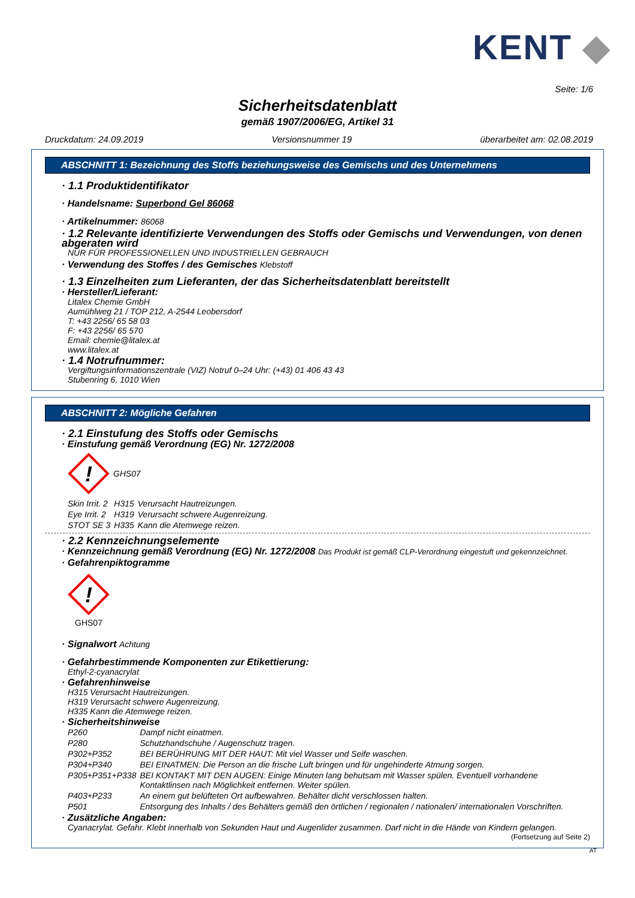KENT ◆
Seite: 1/6
Sicherheitsdatenblatt
gemäß 1907/2006/EG, Artikel 31
Druckdatum: 24.09.2019 Versionsnummer 19 überarbeitet am: 02.08.2019
ABSCHNITT 1: Bezeichnung des Stoffs beziehungsweise des Gemischs und des Unternehmens
· 1.1 Produktidentifikator
· Handelsname: Superbond Gel 86068
· Artikelnummer: 86068
· 1.2 Relevante identifizierte Verwendungen des Stoffs oder Gemischs und Verwendungen, von denen abgeraten wird
NUR FÜR PROFESSIONELLEN UND INDUSTRIELLEN GEBRAUCH
· Verwendung des Stoffes / des Gemisches Klebstoff
· 1.3 Einzelheiten zum Lieferanten, der das Sicherheitsdatenblatt bereitstellt
· Hersteller/Lieferant:
Litalex Chemie GmbH
Aumühlweg 21 / TOP 212, A-2544 Leobersdorf
T: +43 2256/ 65 58 03
F: +43 2256/ 65 570
Email: chemie@litalex.at
www.litalex.at
· 1.4 Notrufnummer:
Vergiftungsinformationszentrale (VIZ) Notruf 0–24 Uhr: (+43) 01 406 43 43
Stubenring 6, 1010 Wien
ABSCHNITT 2: Mögliche Gefahren
· 2.1 Einstufung des Stoffs oder Gemischs
· Einstufung gemäß Verordnung (EG) Nr. 1272/2008
!
GHS07
| Skin Irrit. 2 | H315 | Verursacht Hautreizungen. |
| Eye Irrit. 2 | H319 | Verursacht schwere Augenreizung. |
| STOT SE 3 | H335 | Kann die Atemwege reizen. |
· 2.2 Kennzeichnungselemente
· Kennzeichnung gemäß Verordnung (EG) Nr. 1272/2008 Das Produkt ist gemäß CLP-Verordnung eingestuft und gekennzeichnet.
· Gefahrenpiktogramme
!
GHS07
· Signalwort Achtung
· Gefahrbestimmende Komponenten zur Etikettierung:
Ethyl-2-cyanacrylat
· Gefahrenhinweise
H315 Verursacht Hautreizungen.
H319 Verursacht schwere Augenreizung.
H335 Kann die Atemwege reizen.
· Sicherheitshinweise
| P260 | Dampf nicht einatmen. |
| P280 | Schutzhandschuhe / Augenschutz tragen. |
| P302+P352 | BEI BERÜHRUNG MIT DER HAUT: Mit viel Wasser und Seife waschen. |
| P304+P340 | BEI EINATMEN: Die Person an die frische Luft bringen und für ungehinderte Atmung sorgen. |
| P305+P351+P338 | BEI KONTAKT MIT DEN AUGEN: Einige Minuten lang behutsam mit Wasser spülen. Eventuell vorhandene Kontaktlinsen nach Möglichkeit entfernen. Weiter spülen. |
| P403+P233 | An einem gut belüfteten Ort aufbewahren. Behälter dicht verschlossen halten. |
| P501 | Entsorgung des Inhalts / des Behälters gemäß den örtlichen / regionalen / nationalen/ internationalen Vorschriften. |
· Zusätzliche Angaben:
Cyanacrylat. Gefahr. Klebt innerhalb von Sekunden Haut und Augenlider zusammen. Darf nicht in die Hände von Kindern gelangen.
(Fortsetzung auf Seite 2)
AT